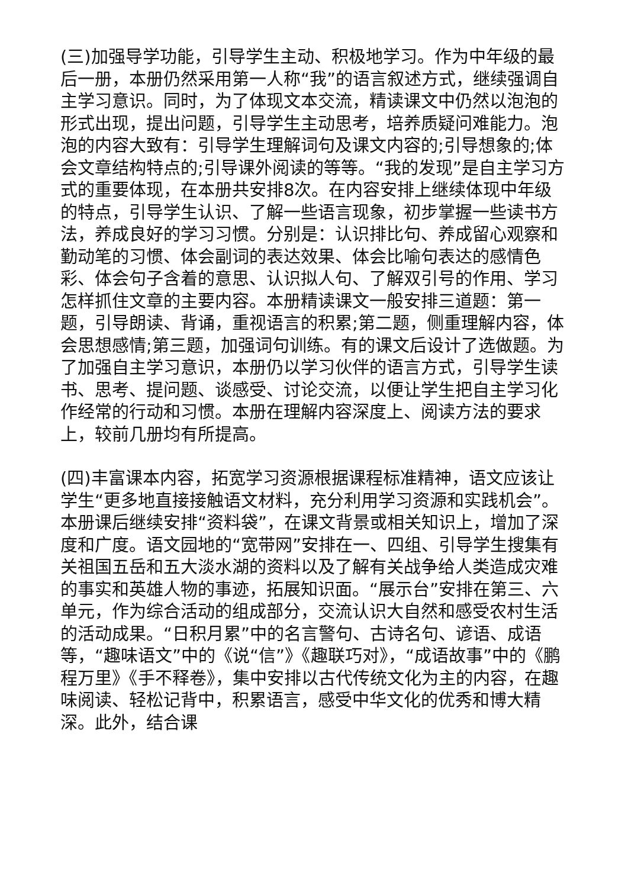(三)加强导学功能，引导学生主动、积极地学习。作为中年级的最后一册，本册仍然采用第一人称“我”的语言叙述方式，继续强调自主学习意识。同时，为了体现文本交流，精读课文中仍然以泡泡的形式出现，提出问题，引导学生主动思考，培养质疑问难能力。泡泡的内容大致有：引导学生理解词句及课文内容的;引导想象的;体会文章结构特点的;引导课外阅读的等等。“我的发现”是自主学习方式的重要体现，在本册共安排8次。在内容安排上继续体现中年级的特点，引导学生认识、了解一些语言现象，初步掌握一些读书方法，养成良好的学习习惯。分别是：认识排比句、养成留心观察和勤动笔的习惯、体会副词的表达效果、体会比喻句表达的感情色彩、体会句子含着的意思、认识拟人句、了解双引号的作用、学习怎样抓住文章的主要内容。本册精读课文一般安排三道题：第一题，引导朗读、背诵，重视语言的积累;第二题，侧重理解内容，体会思想感情;第三题，加强词句训练。有的课文后设计了选做题。为了加强自主学习意识，本册仍以学习伙伴的语言方式，引导学生读书、思考、提问题、谈感受、讨论交流，以便让学生把自主学习化作经常的行动和习惯。本册在理解内容深度上、阅读方法的要求上，较前几册均有所提高。
(四)丰富课本内容，拓宽学习资源根据课程标准精神，语文应该让学生“更多地直接接触语文材料，充分利用学习资源和实践机会”。本册课后继续安排“资料袋”，在课文背景或相关知识上，增加了深度和广度。语文园地的“宽带网”安排在一、四组、引导学生搜集有关祖国五岳和五大淡水湖的资料以及了解有关战争给人类造成灾难的事实和英雄人物的事迹，拓展知识面。“展示台”安排在第三、六单元，作为综合活动的组成部分，交流认识大自然和感受农村生活的活动成果。“日积月累”中的名言警句、古诗名句、谚语、成语等，“趣味语文”中的《说“信”》《趣联巧对》，“成语故事”中的《鹏程万里》《手不释卷》，集中安排以古代传统文化为主的内容，在趣味阅读、轻松记背中，积累语言，感受中华文化的优秀和博大精深。此外，结合课